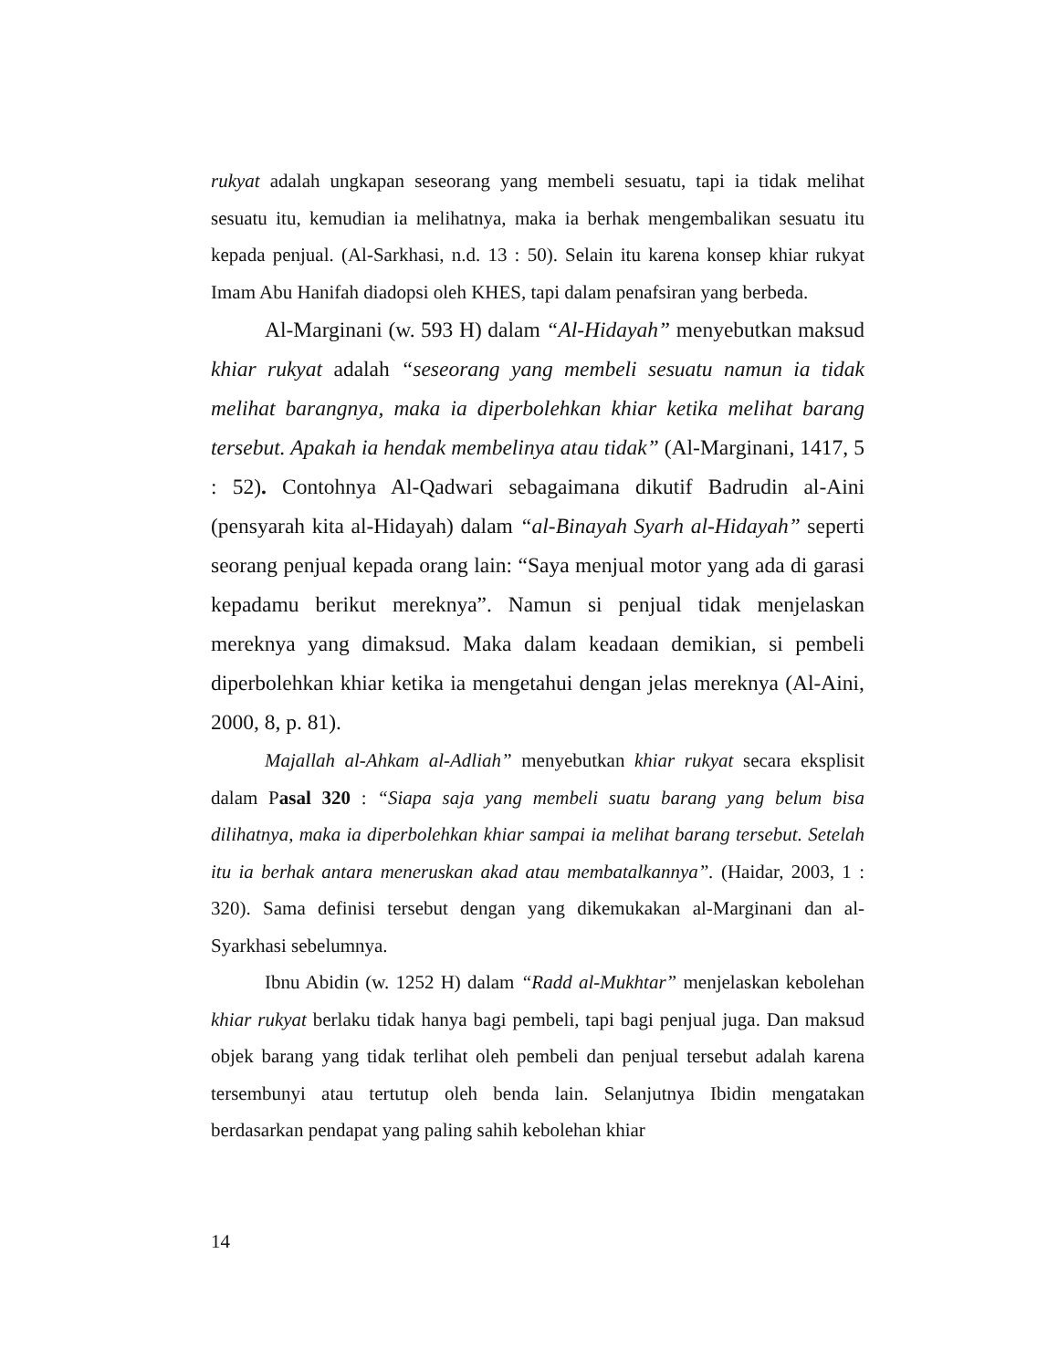rukyat adalah ungkapan seseorang yang membeli sesuatu, tapi ia tidak melihat sesuatu itu, kemudian ia melihatnya, maka ia berhak mengembalikan sesuatu itu kepada penjual. (Al-Sarkhasi, n.d. 13 : 50). Selain itu karena konsep khiar rukyat Imam Abu Hanifah diadopsi oleh KHES, tapi dalam penafsiran yang berbeda.
Al-Marginani (w. 593 H) dalam “Al-Hidayah” menyebutkan maksud khiar rukyat adalah “seseorang yang membeli sesuatu namun ia tidak melihat barangnya, maka ia diperbolehkan khiar ketika melihat barang tersebut. Apakah ia hendak membelinya atau tidak” (Al-Marginani, 1417, 5 : 52). Contohnya Al-Qadwari sebagaimana dikutif Badrudin al-Aini (pensyarah kita al-Hidayah) dalam “al-Binayah Syarh al-Hidayah” seperti seorang penjual kepada orang lain: “Saya menjual motor yang ada di garasi kepadamu berikut mereknya”. Namun si penjual tidak menjelaskan mereknya yang dimaksud. Maka dalam keadaan demikian, si pembeli diperbolehkan khiar ketika ia mengetahui dengan jelas mereknya (Al-Aini, 2000, 8, p. 81).
Majallah al-Ahkam al-Adliah” menyebutkan khiar rukyat secara eksplisit dalam Pasal 320 : “Siapa saja yang membeli suatu barang yang belum bisa dilihatnya, maka ia diperbolehkan khiar sampai ia melihat barang tersebut. Setelah itu ia berhak antara meneruskan akad atau membatalkannya”. (Haidar, 2003, 1 : 320). Sama definisi tersebut dengan yang dikemukakan al-Marginani dan al-Syarkhasi sebelumnya.
Ibnu Abidin (w. 1252 H) dalam “Radd al-Mukhtar” menjelaskan kebolehan khiar rukyat berlaku tidak hanya bagi pembeli, tapi bagi penjual juga. Dan maksud objek barang yang tidak terlihat oleh pembeli dan penjual tersebut adalah karena tersembunyi atau tertutup oleh benda lain. Selanjutnya Ibidin mengatakan berdasarkan pendapat yang paling sahih kebolehan khiar
14